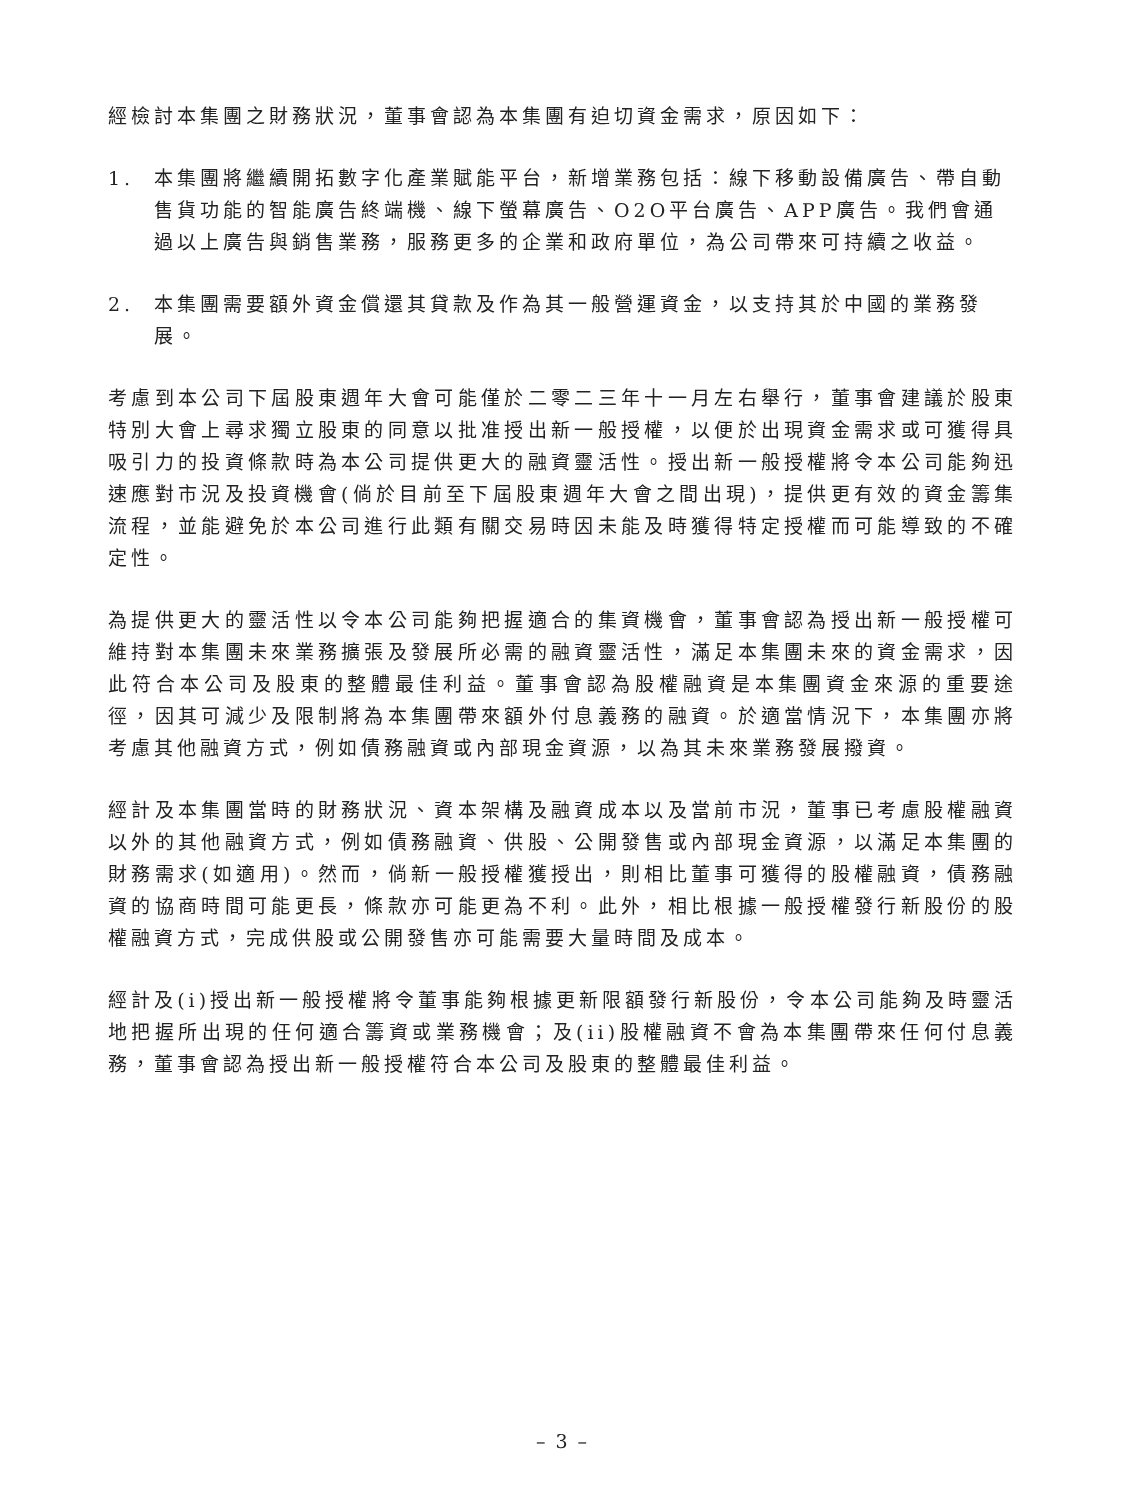經檢討本集團之財務狀況，董事會認為本集團有迫切資金需求，原因如下：
1. 本集團將繼續開拓數字化產業賦能平台，新增業務包括：線下移動設備廣告、帶自動售貨功能的智能廣告終端機、線下螢幕廣告、O2O平台廣告、APP廣告。我們會通過以上廣告與銷售業務，服務更多的企業和政府單位，為公司帶來可持續之收益。
2. 本集團需要額外資金償還其貸款及作為其一般營運資金，以支持其於中國的業務發展。
考慮到本公司下屆股東週年大會可能僅於二零二三年十一月左右舉行，董事會建議於股東特別大會上尋求獨立股東的同意以批准授出新一般授權，以便於出現資金需求或可獲得具吸引力的投資條款時為本公司提供更大的融資靈活性。授出新一般授權將令本公司能夠迅速應對市況及投資機會(倘於目前至下屆股東週年大會之間出現)，提供更有效的資金籌集流程，並能避免於本公司進行此類有關交易時因未能及時獲得特定授權而可能導致的不確定性。
為提供更大的靈活性以令本公司能夠把握適合的集資機會，董事會認為授出新一般授權可維持對本集團未來業務擴張及發展所必需的融資靈活性，滿足本集團未來的資金需求，因此符合本公司及股東的整體最佳利益。董事會認為股權融資是本集團資金來源的重要途徑，因其可減少及限制將為本集團帶來額外付息義務的融資。於適當情況下，本集團亦將考慮其他融資方式，例如債務融資或內部現金資源，以為其未來業務發展撥資。
經計及本集團當時的財務狀況、資本架構及融資成本以及當前市況，董事已考慮股權融資以外的其他融資方式，例如債務融資、供股、公開發售或內部現金資源，以滿足本集團的財務需求(如適用)。然而，倘新一般授權獲授出，則相比董事可獲得的股權融資，債務融資的協商時間可能更長，條款亦可能更為不利。此外，相比根據一般授權發行新股份的股權融資方式，完成供股或公開發售亦可能需要大量時間及成本。
經計及(i)授出新一般授權將令董事能夠根據更新限額發行新股份，令本公司能夠及時靈活地把握所出現的任何適合籌資或業務機會；及(ii)股權融資不會為本集團帶來任何付息義務，董事會認為授出新一般授權符合本公司及股東的整體最佳利益。
– 3 –